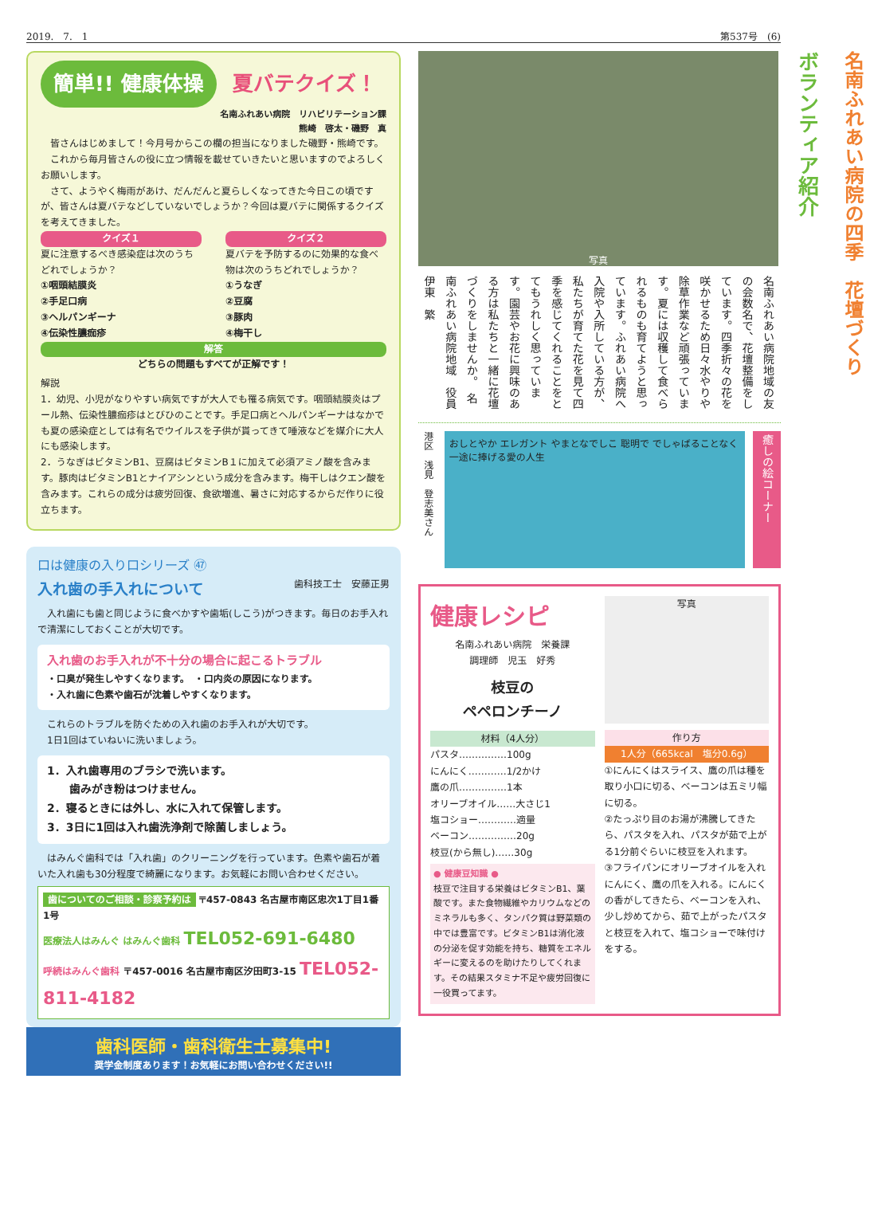2019.　7.　1 第537号　(6)
簡単!! 健康体操 夏バテクイズ！
名南ふれあい病院　リハビリテーション課
熊崎　啓太・磯野　真
　皆さんはじめまして！今月号からこの欄の担当になりました磯野・熊崎です。
　これから毎月皆さんの役に立つ情報を載せていきたいと思いますのでよろしくお願いします。
　さて、ようやく梅雨があけ、だんだんと夏らしくなってきた今日この頃ですが、皆さんは夏バテなどしていないでしょうか？今回は夏バテに関係するクイズを考えてきました。
クイズ１
夏に注意するべき感染症は次のうちどれでしょうか？
①咽頭結膜炎
②手足口病
③ヘルパンギーナ
④伝染性膿痂疹
クイズ２
夏バテを予防するのに効果的な食べ物は次のうちどれでしょうか？
①うなぎ
②豆腐
③豚肉
④梅干し
解答
どちらの問題もすべてが正解です！
解説
1．幼児、小児がなりやすい病気ですが大人でも罹る病気です。咽頭結膜炎はプール熱、伝染性膿痂疹はとびひのことです。手足口病とヘルパンギーナはなかでも夏の感染症としては有名でウイルスを子供が貰ってきて唾液などを媒介に大人にも感染します。
2．うなぎはビタミンB1、豆腐はビタミンB１に加えて必須アミノ酸を含みます。豚肉はビタミンB1とナイアシンという成分を含みます。梅干しはクエン酸を含みます。これらの成分は疲労回復、食欲増進、暑さに対応するからだ作りに役立ちます。
口は健康の入り口シリーズ ㊼
入れ歯の手入れについて 歯科技工士　安藤正男
　入れ歯にも歯と同じように食べかすや歯垢(しこう)がつきます。毎日のお手入れで清潔にしておくことが大切です。
入れ歯のお手入れが不十分の場合に起こるトラブル
・口臭が発生しやすくなります。　・口内炎の原因になります。
・入れ歯に色素や歯石が沈着しやすくなります。
　これらのトラブルを防ぐための入れ歯のお手入れが大切です。
　1日1回はていねいに洗いましょう。
1．入れ歯専用のブラシで洗います。
　　歯みがき粉はつけません。
2．寝るときには外し、水に入れて保管します。
3．3日に1回は入れ歯洗浄剤で除菌しましょう。
　はみんぐ歯科では「入れ歯」のクリーニングを行っています。色素や歯石が着いた入れ歯も30分程度で綺麗になります。お気軽にお問い合わせください。
歯についてのご相談・診察予約は 〒457-0843 名古屋市南区忠次1丁目1番1号
医療法人はみんぐ はみんぐ歯科 TEL052-691-6480
呼続はみんぐ歯科 〒457-0016 名古屋市南区汐田町3-15 TEL052-811-4182
歯科医師・歯科衛生士募集中!
奨学金制度あります！お気軽にお問い合わせください!!
写真
名南ふれあい病院地域の友の会数名で、花壇整備をしています。四季折々の花を咲かせるため日々水やりや除草作業など頑張っています。夏には収穫して食べられるものも育てようと思っています。ふれあい病院へ入院や入所している方が、私たちが育てた花を見て四季を感じてくれることをとてもうれしく思っています。園芸やお花に興味のある方は私たちと一緒に花壇づくりをしませんか。　名南ふれあい病院地域　役員　伊東　繁
ボランティア紹介
名南ふれあい病院の四季　花壇づくり
港区　浅見　登志美さん
おしとやか エレガント やまとなでしこ 聡明で でしゃばることなく 一途に捧げる愛の人生
癒しの絵コーナー
健康レシピ
名南ふれあい病院　栄養課
調理師　児玉　好秀
枝豆の
ペペロンチーノ
材料（4人分）
パスタ……………100g
にんにく…………1/2かけ
鷹の爪……………1本
オリーブオイル……大さじ1
塩コショー…………適量
ベーコン……………20g
枝豆(から無し)……30g
● 健康豆知識 ●
枝豆で注目する栄養はビタミンB1、葉酸です。また食物繊維やカリウムなどのミネラルも多く、タンパク質は野菜類の中では豊富です。ビタミンB1は消化液の分泌を促す効能を持ち、糖質をエネルギーに変えるのを助けたりしてくれます。その結果スタミナ不足や疲労回復に一役買ってます。
写真
作り方
1人分（665kcal　塩分0.6g）
①にんにくはスライス、鷹の爪は種を取り小口に切る、ベーコンは五ミリ幅に切る。
②たっぷり目のお湯が沸騰してきたら、パスタを入れ、パスタが茹で上がる1分前ぐらいに枝豆を入れます。
③フライパンにオリーブオイルを入れにんにく、鷹の爪を入れる。にんにくの香がしてきたら、ベーコンを入れ、少し炒めてから、茹で上がったパスタと枝豆を入れて、塩コショーで味付けをする。